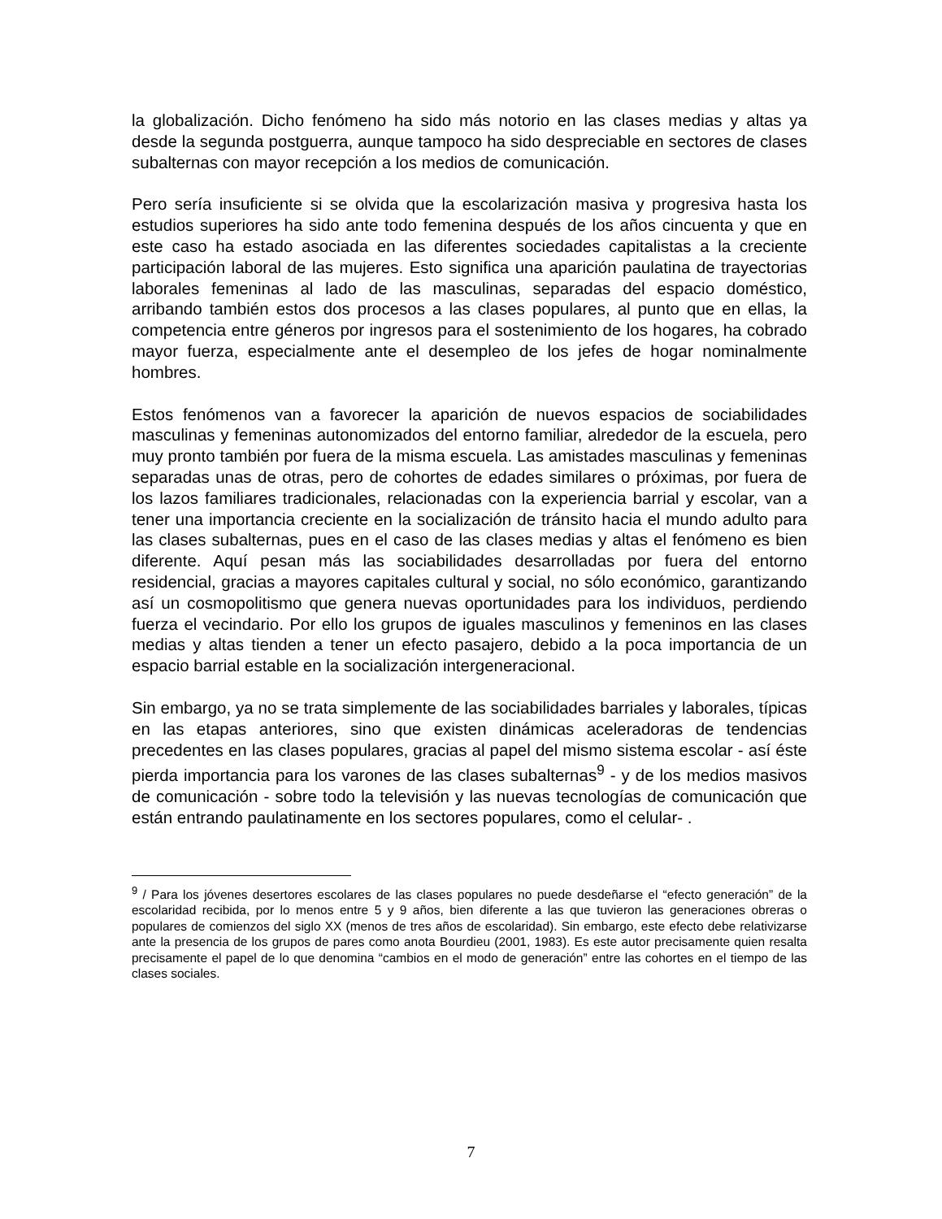la globalización. Dicho fenómeno ha sido más notorio en las clases medias y altas ya desde la segunda postguerra, aunque tampoco ha sido despreciable en sectores de clases subalternas con mayor recepción a los medios de comunicación.
Pero sería insuficiente si se olvida que la escolarización masiva y progresiva hasta los estudios superiores ha sido ante todo femenina después de los años cincuenta y que en este caso ha estado asociada en las diferentes sociedades capitalistas a la creciente participación laboral de las mujeres. Esto significa una aparición paulatina de trayectorias laborales femeninas al lado de las masculinas, separadas del espacio doméstico, arribando también estos dos procesos a las clases populares, al punto que en ellas, la competencia entre géneros por ingresos para el sostenimiento de los hogares, ha cobrado mayor fuerza, especialmente ante el desempleo de los jefes de hogar nominalmente hombres.
Estos fenómenos van a favorecer la aparición de nuevos espacios de sociabilidades masculinas y femeninas autonomizados del entorno familiar, alrededor de la escuela, pero muy pronto también por fuera de la misma escuela. Las amistades masculinas y femeninas separadas unas de otras, pero de cohortes de edades similares o próximas, por fuera de los lazos familiares tradicionales, relacionadas con la experiencia barrial y escolar, van a tener una importancia creciente en la socialización de tránsito hacia el mundo adulto para las clases subalternas, pues en el caso de las clases medias y altas el fenómeno es bien diferente. Aquí pesan más las sociabilidades desarrolladas por fuera del entorno residencial, gracias a mayores capitales cultural y social, no sólo económico, garantizando así un cosmopolitismo que genera nuevas oportunidades para los individuos, perdiendo fuerza el vecindario. Por ello los grupos de iguales masculinos y femeninos en las clases medias y altas tienden a tener un efecto pasajero, debido a la poca importancia de un espacio barrial estable en la socialización intergeneracional.
Sin embargo, ya no se trata simplemente de las sociabilidades barriales y laborales, típicas en las etapas anteriores, sino que existen dinámicas aceleradoras de tendencias precedentes en las clases populares, gracias al papel del mismo sistema escolar - así éste pierda importancia para los varones de las clases subalternas<sup>9</sup> - y de los medios masivos de comunicación - sobre todo la televisión y las nuevas tecnologías de comunicación que están entrando paulatinamente en los sectores populares, como el celular- .
<sup>9</sup> / Para los jóvenes desertores escolares de las clases populares no puede desdeñarse el “efecto generación” de la escolaridad recibida, por lo menos entre 5 y 9 años, bien diferente a las que tuvieron las generaciones obreras o populares de comienzos del siglo XX (menos de tres años de escolaridad). Sin embargo, este efecto debe relativizarse ante la presencia de los grupos de pares como anota Bourdieu (2001, 1983). Es este autor precisamente quien resalta precisamente el papel de lo que denomina “cambios en el modo de generación” entre las cohortes en el tiempo de las clases sociales.
7